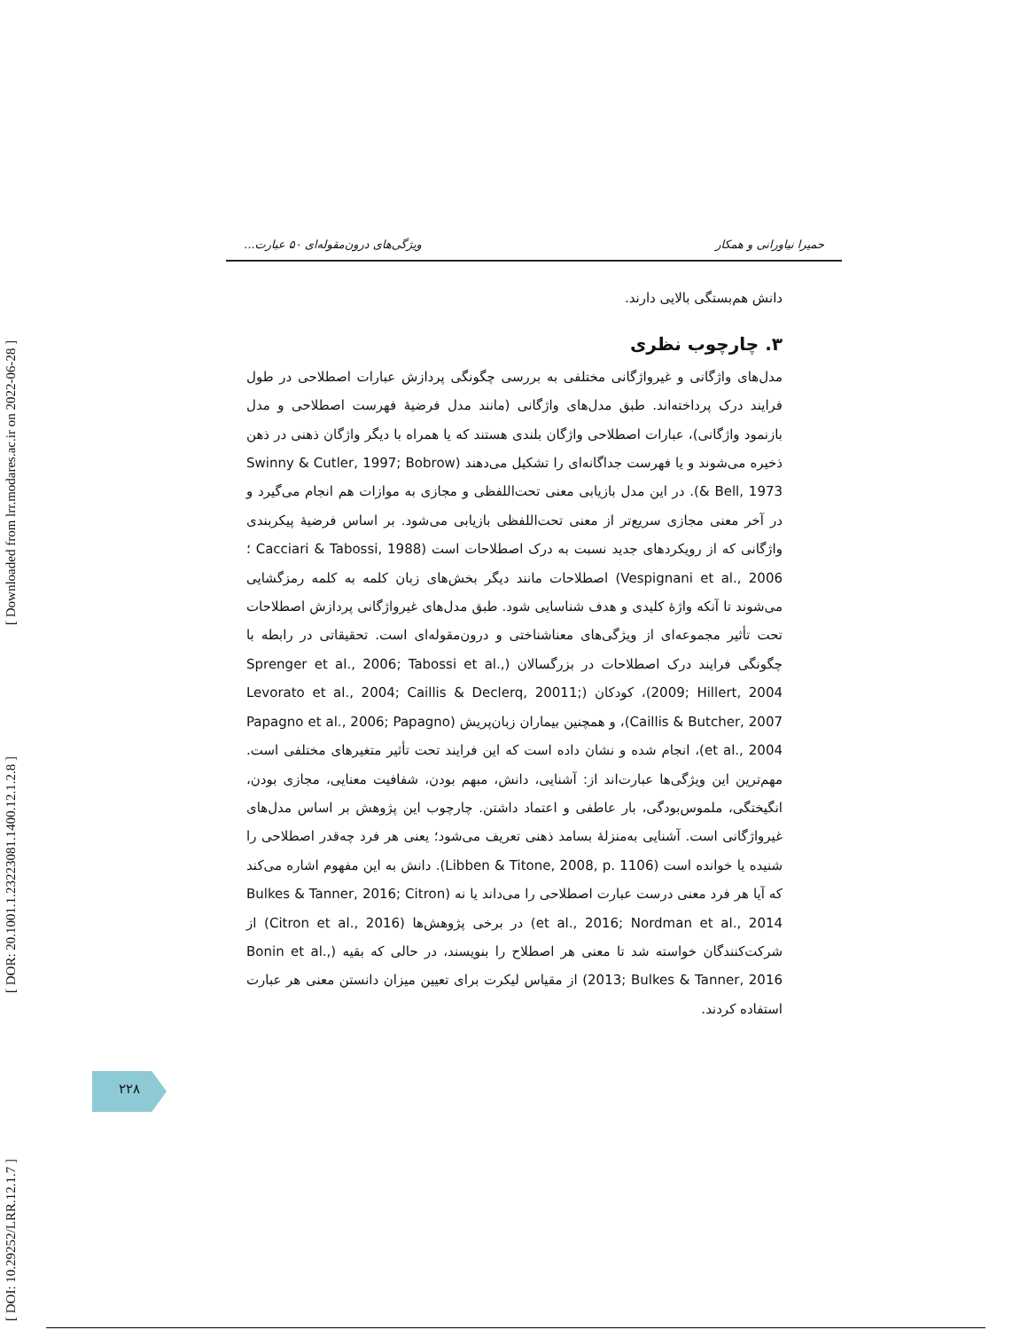[ Downloaded from lrr.modares.ac.ir on 2022-06-28 ]
[ DOR: 20.1001.1.23223081.1400.12.1.2.8 ]
[ DOI: 10.29252/LRR.12.1.7 ]
حمیرا نیاورانی و همکار ویژگی‌های درون‌مقوله‌ای ۵۰ عبارت...
دانش هم‌بستگی بالایی دارند.
۳. چارچوب نظری
مدل‌های واژگانی و غیرواژگانی مختلفی به بررسی چگونگی پردازش عبارات اصطلاحی در طول فرایند درک پرداخته‌اند. طبق مدل‌های واژگانی (مانند مدل فرضیهٔ فهرست اصطلاحی و مدل بازنمود واژگانی)، عبارات اصطلاحی واژگان بلندی هستند که یا همراه با دیگر واژگان ذهنی در ذهن ذخیره می‌شوند و یا فهرست جداگانه‌ای را تشکیل می‌دهند (Swinny & Cutler, 1997; Bobrow & Bell, 1973). در این مدل بازیابی معنی تحت‌اللفظی و مجازی به موازات هم انجام می‌گیرد و در آخر معنی مجازی سریع‌تر از معنی تحت‌اللفظی بازیابی می‌شود. بر اساس فرضیهٔ پیکربندی واژگانی که از رویکردهای جدید نسبت به درک اصطلاحات است (Cacciari & Tabossi, 1988 ؛Vespignani et al., 2006) اصطلاحات مانند دیگر بخش‌های زبان کلمه به کلمه رمزگشایی می‌شوند تا آنکه واژهٔ کلیدی و هدف شناسایی شود. طبق مدل‌های غیرواژگانی پردازش اصطلاحات تحت تأثیر مجموعه‌ای از ویژگی‌های معناشناختی و درون‌مقوله‌ای است. تحقیقاتی در رابطه با چگونگی فرایند درک اصطلاحات در بزرگسالان (Sprenger et al., 2006; Tabossi et al., 2009; Hillert, 2004)، کودکان (Levorato et al., 2004; Caillis & Declerq, 20011; Caillis & Butcher, 2007)، و همچنین بیماران زبان‌پریش (Papagno et al., 2006; Papagno et al., 2004)، انجام شده و نشان داده است که این فرایند تحت تأثیر متغیرهای مختلفی است. مهم‌ترین این ویژگی‌ها عبارت‌اند از: آشنایی، دانش، مبهم بودن، شفافیت معنایی، مجازی بودن، انگیختگی، ملموس‌بودگی، بار عاطفی و اعتماد داشتن. چارچوب این پژوهش بر اساس مدل‌های غیرواژگانی است. آشنایی به‌منزلهٔ بسامد ذهنی تعریف می‌شود؛ یعنی هر فرد چه‌قدر اصطلاحی را شنیده یا خوانده است (Libben & Titone, 2008, p. 1106). دانش به این مفهوم اشاره می‌کند که آیا هر فرد معنی درست عبارت اصطلاحی را می‌داند یا نه (Bulkes & Tanner, 2016; Citron et al., 2016; Nordman et al., 2014) در برخی پژوهش‌ها (Citron et al., 2016) از شرکت‌کنندگان خواسته شد تا معنی هر اصطلاح را بنویسند، در حالی که بقیه (Bonin et al., 2013; Bulkes & Tanner, 2016) از مقیاس لیکرت برای تعیین میزان دانستن معنی هر عبارت استفاده کردند.
۲۲۸